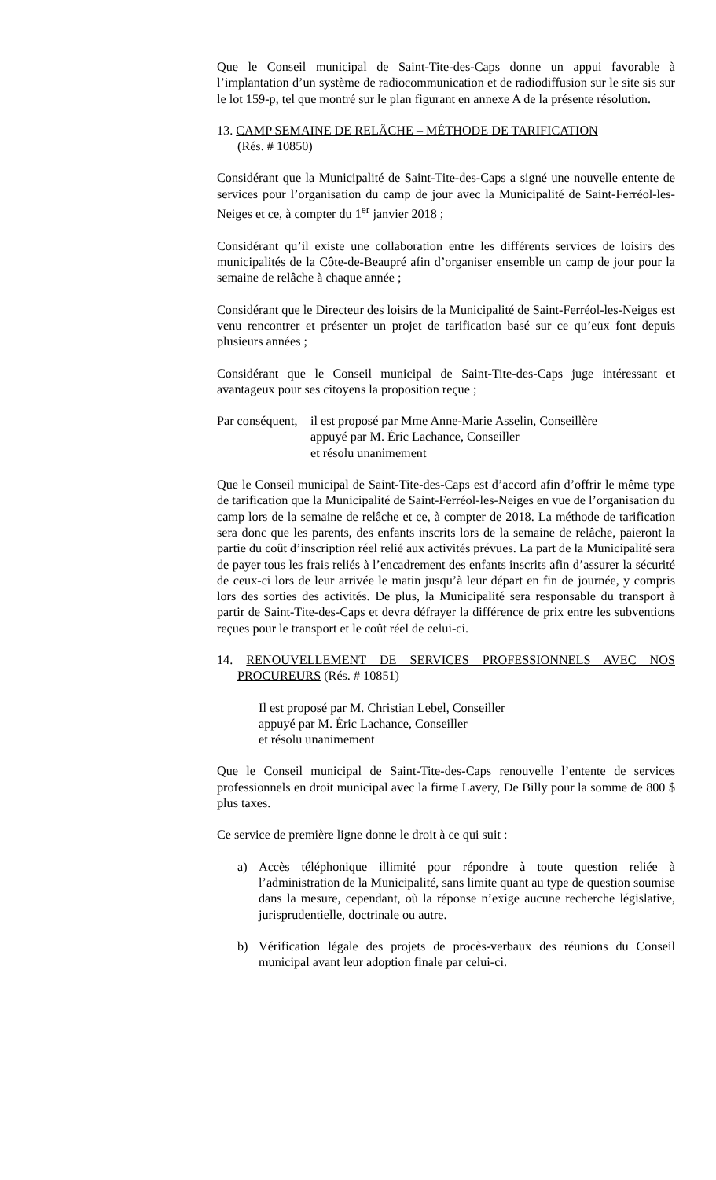Que le Conseil municipal de Saint-Tite-des-Caps donne un appui favorable à l’implantation d’un système de radiocommunication et de radiodiffusion sur le site sis sur le lot 159-p, tel que montré sur le plan figurant en annexe A de la présente résolution.
13. CAMP SEMAINE DE RELÂCHE – MÉTHODE DE TARIFICATION
(Rés. # 10850)
Considérant que la Municipalité de Saint-Tite-des-Caps a signé une nouvelle entente de services pour l’organisation du camp de jour avec la Municipalité de Saint-Ferréol-les-Neiges et ce, à compter du 1<sup>er</sup> janvier 2018 ;
Considérant qu’il existe une collaboration entre les différents services de loisirs des municipalités de la Côte-de-Beaupré afin d’organiser ensemble un camp de jour pour la semaine de relâche à chaque année ;
Considérant que le Directeur des loisirs de la Municipalité de Saint-Ferréol-les-Neiges est venu rencontrer et présenter un projet de tarification basé sur ce qu’eux font depuis plusieurs années ;
Considérant que le Conseil municipal de Saint-Tite-des-Caps juge intéressant et avantageux pour ses citoyens la proposition reçue ;
Par conséquent,
il est proposé par Mme Anne-Marie Asselin, Conseillère
appuyé par M. Éric Lachance, Conseiller
et résolu unanimement
Que le Conseil municipal de Saint-Tite-des-Caps est d’accord afin d’offrir le même type de tarification que la Municipalité de Saint-Ferréol-les-Neiges en vue de l’organisation du camp lors de la semaine de relâche et ce, à compter de 2018. La méthode de tarification sera donc que les parents, des enfants inscrits lors de la semaine de relâche, paieront la partie du coût d’inscription réel relié aux activités prévues. La part de la Municipalité sera de payer tous les frais reliés à l’encadrement des enfants inscrits afin d’assurer la sécurité de ceux-ci lors de leur arrivée le matin jusqu’à leur départ en fin de journée, y compris lors des sorties des activités. De plus, la Municipalité sera responsable du transport à partir de Saint-Tite-des-Caps et devra défrayer la différence de prix entre les subventions reçues pour le transport et le coût réel de celui-ci.
14. RENOUVELLEMENT DE SERVICES PROFESSIONNELS AVEC NOS PROCUREURS (Rés. # 10851)
Il est proposé par M. Christian Lebel, Conseiller
appuyé par M. Éric Lachance, Conseiller
et résolu unanimement
Que le Conseil municipal de Saint-Tite-des-Caps renouvelle l’entente de services professionnels en droit municipal avec la firme Lavery, De Billy pour la somme de 800 $ plus taxes.
Ce service de première ligne donne le droit à ce qui suit :
a) Accès téléphonique illimité pour répondre à toute question reliée à l’administration de la Municipalité, sans limite quant au type de question soumise dans la mesure, cependant, où la réponse n’exige aucune recherche législative, jurisprudentielle, doctrinale ou autre.
b) Vérification légale des projets de procès-verbaux des réunions du Conseil municipal avant leur adoption finale par celui-ci.